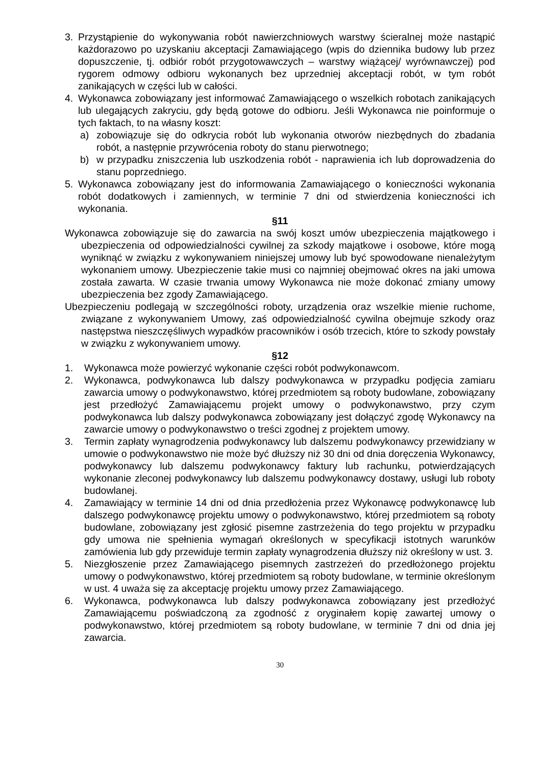3. Przystąpienie do wykonywania robót nawierzchniowych warstwy ścieralnej może nastąpić każdorazowo po uzyskaniu akceptacji Zamawiającego (wpis do dziennika budowy lub przez dopuszczenie, tj. odbiór robót przygotowawczych – warstwy wiążącej/ wyrównawczej) pod rygorem odmowy odbioru wykonanych bez uprzedniej akceptacji robót, w tym robót zanikających w części lub w całości.
4. Wykonawca zobowiązany jest informować Zamawiającego o wszelkich robotach zanikających lub ulegających zakryciu, gdy będą gotowe do odbioru. Jeśli Wykonawca nie poinformuje o tych faktach, to na własny koszt:
a) zobowiązuje się do odkrycia robót lub wykonania otworów niezbędnych do zbadania robót, a następnie przywrócenia roboty do stanu pierwotnego;
b) w przypadku zniszczenia lub uszkodzenia robót - naprawienia ich lub doprowadzenia do stanu poprzedniego.
5. Wykonawca zobowiązany jest do informowania Zamawiającego o konieczności wykonania robót dodatkowych i zamiennych, w terminie 7 dni od stwierdzenia konieczności ich wykonania.
§11
Wykonawca zobowiązuje się do zawarcia na swój koszt umów ubezpieczenia majątkowego i ubezpieczenia od odpowiedzialności cywilnej za szkody majątkowe i osobowe, które mogą wyniknąć w związku z wykonywaniem niniejszej umowy lub być spowodowane nienależytym wykonaniem umowy. Ubezpieczenie takie musi co najmniej obejmować okres na jaki umowa została zawarta. W czasie trwania umowy Wykonawca nie może dokonać zmiany umowy ubezpieczenia bez zgody Zamawiającego.
Ubezpieczeniu podlegają w szczególności roboty, urządzenia oraz wszelkie mienie ruchome, związane z wykonywaniem Umowy, zaś odpowiedzialność cywilna obejmuje szkody oraz następstwa nieszczęśliwych wypadków pracowników i osób trzecich, które to szkody powstały w związku z wykonywaniem umowy.
§12
1. Wykonawca może powierzyć wykonanie części robót podwykonawcom.
2. Wykonawca, podwykonawca lub dalszy podwykonawca w przypadku podjęcia zamiaru zawarcia umowy o podwykonawstwo, której przedmiotem są roboty budowlane, zobowiązany jest przedłożyć Zamawiającemu projekt umowy o podwykonawstwo, przy czym podwykonawca lub dalszy podwykonawca zobowiązany jest dołączyć zgodę Wykonawcy na zawarcie umowy o podwykonawstwo o treści zgodnej z projektem umowy.
3. Termin zapłaty wynagrodzenia podwykonawcy lub dalszemu podwykonawcy przewidziany w umowie o podwykonawstwo nie może być dłuższy niż 30 dni od dnia doręczenia Wykonawcy, podwykonawcy lub dalszemu podwykonawcy faktury lub rachunku, potwierdzających wykonanie zleconej podwykonawcy lub dalszemu podwykonawcy dostawy, usługi lub roboty budowlanej.
4. Zamawiający w terminie 14 dni od dnia przedłożenia przez Wykonawcę podwykonawcę lub dalszego podwykonawcę projektu umowy o podwykonawstwo, której przedmiotem są roboty budowlane, zobowiązany jest zgłosić pisemne zastrzeżenia do tego projektu w przypadku gdy umowa nie spełnienia wymagań określonych w specyfikacji istotnych warunków zamówienia lub gdy przewiduje termin zapłaty wynagrodzenia dłuższy niż określony w ust. 3.
5. Niezgłoszenie przez Zamawiającego pisemnych zastrzeżeń do przedłożonego projektu umowy o podwykonawstwo, której przedmiotem są roboty budowlane, w terminie określonym w ust. 4 uważa się za akceptację projektu umowy przez Zamawiającego.
6. Wykonawca, podwykonawca lub dalszy podwykonawca zobowiązany jest przedłożyć Zamawiającemu poświadczoną za zgodność z oryginałem kopię zawartej umowy o podwykonawstwo, której przedmiotem są roboty budowlane, w terminie 7 dni od dnia jej zawarcia.
30